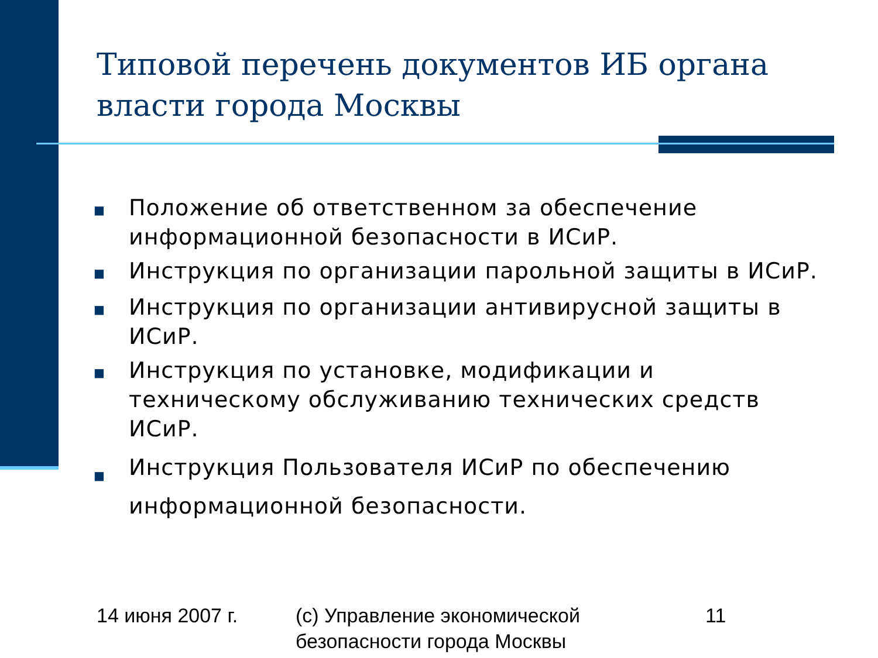Типовой перечень документов ИБ органа власти города Москвы
■ Положение об ответственном за обеспечение информационной безопасности в ИСиР.
■ Инструкция по организации парольной защиты в ИСиР.
■ Инструкция по организации антивирусной защиты в ИСиР.
■ Инструкция по установке, модификации и техническому обслуживанию технических средств ИСиР.
■ Инструкция Пользователя ИСиР по обеспечению информационной безопасности.
14 июня 2007 г. (с) Управление экономической
безопасности города Москвы
11